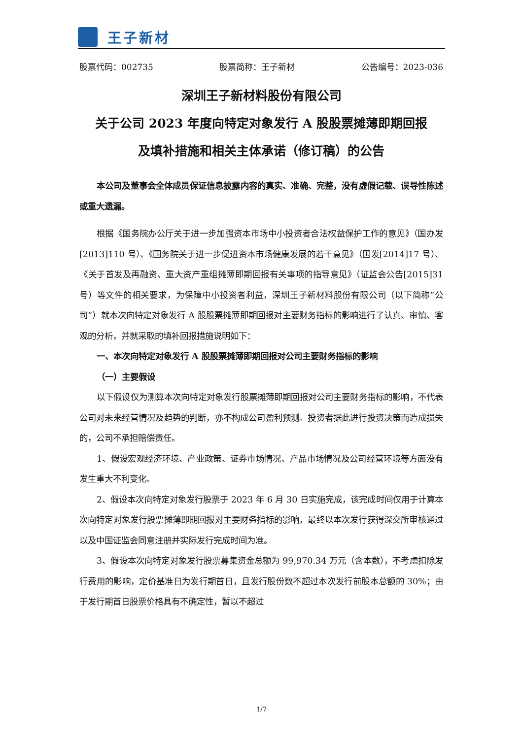王子新材
股票代码：002735 股票简称：王子新材 公告编号：2023-036
深圳王子新材料股份有限公司
关于公司 2023 年度向特定对象发行 A 股股票摊薄即期回报
及填补措施和相关主体承诺（修订稿）的公告
本公司及董事会全体成员保证信息披露内容的真实、准确、完整，没有虚假记载、误导性陈述或重大遗漏。
根据《国务院办公厅关于进一步加强资本市场中小投资者合法权益保护工作的意见》（国办发[2013]110 号）、《国务院关于进一步促进资本市场健康发展的若干意见》（国发[2014]17 号）、《关于首发及再融资、重大资产重组摊薄即期回报有关事项的指导意见》（证监会公告[2015]31 号）等文件的相关要求，为保障中小投资者利益，深圳王子新材料股份有限公司（以下简称“公司”）就本次向特定对象发行 A 股股票摊薄即期回报对主要财务指标的影响进行了认真、审慎、客观的分析，并就采取的填补回报措施说明如下：
一、本次向特定对象发行 A 股股票摊薄即期回报对公司主要财务指标的影响
（一）主要假设
以下假设仅为测算本次向特定对象发行股票摊薄即期回报对公司主要财务指标的影响，不代表公司对未来经营情况及趋势的判断，亦不构成公司盈利预测。投资者据此进行投资决策而造成损失的，公司不承担赔偿责任。
1、假设宏观经济环境、产业政策、证券市场情况、产品市场情况及公司经营环境等方面没有发生重大不利变化。
2、假设本次向特定对象发行股票于 2023 年 6 月 30 日实施完成，该完成时间仅用于计算本次向特定对象发行股票摊薄即期回报对主要财务指标的影响，最终以本次发行获得深交所审核通过以及中国证监会同意注册并实际发行完成时间为准。
3、假设本次向特定对象发行股票募集资金总额为 99,970.34 万元（含本数），不考虑扣除发行费用的影响，定价基准日为发行期首日，且发行股份数不超过本次发行前股本总额的 30%；由于发行期首日股票价格具有不确定性，暂以不超过
1/7